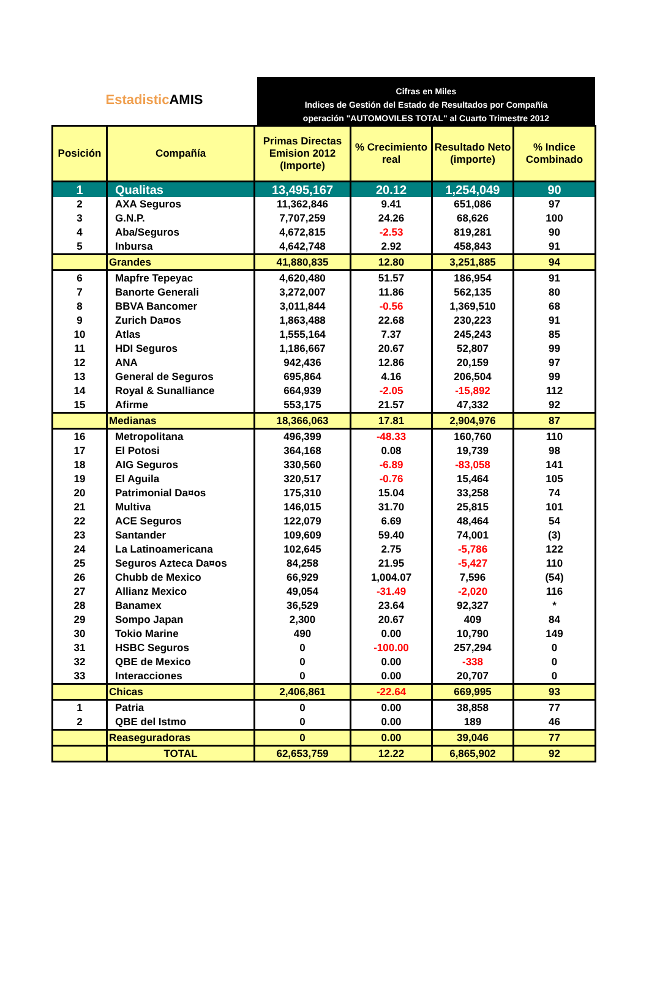Estadistic AMIS
Cifras en Miles
Indices de Gestión del Estado de Resultados por Compañía
operación "AUTOMOVILES TOTAL" al Cuarto Trimestre 2012
| Posición | Compañía | Primas Directas Emision 2012 (Importe) | % Crecimiento real | Resultado Neto (importe) | % Indice Combinado |
| --- | --- | --- | --- | --- | --- |
| 1 | Qualitas | 13,495,167 | 20.12 | 1,254,049 | 90 |
| 2 | AXA Seguros | 11,362,846 | 9.41 | 651,086 | 97 |
| 3 | G.N.P. | 7,707,259 | 24.26 | 68,626 | 100 |
| 4 | Aba/Seguros | 4,672,815 | -2.53 | 819,281 | 90 |
| 5 | Inbursa | 4,642,748 | 2.92 | 458,843 | 91 |
| | Grandes | 41,880,835 | 12.80 | 3,251,885 | 94 |
| 6 | Mapfre Tepeyac | 4,620,480 | 51.57 | 186,954 | 91 |
| 7 | Banorte Generali | 3,272,007 | 11.86 | 562,135 | 80 |
| 8 | BBVA Bancomer | 3,011,844 | -0.56 | 1,369,510 | 68 |
| 9 | Zurich Da¤os | 1,863,488 | 22.68 | 230,223 | 91 |
| 10 | Atlas | 1,555,164 | 7.37 | 245,243 | 85 |
| 11 | HDI Seguros | 1,186,667 | 20.67 | 52,807 | 99 |
| 12 | ANA | 942,436 | 12.86 | 20,159 | 97 |
| 13 | General de Seguros | 695,864 | 4.16 | 206,504 | 99 |
| 14 | Royal & Sunalliance | 664,939 | -2.05 | -15,892 | 112 |
| 15 | Afirme | 553,175 | 21.57 | 47,332 | 92 |
| | Medianas | 18,366,063 | 17.81 | 2,904,976 | 87 |
| 16 | Metropolitana | 496,399 | -48.33 | 160,760 | 110 |
| 17 | El Potosi | 364,168 | 0.08 | 19,739 | 98 |
| 18 | AIG Seguros | 330,560 | -6.89 | -83,058 | 141 |
| 19 | El Aguila | 320,517 | -0.76 | 15,464 | 105 |
| 20 | Patrimonial Da¤os | 175,310 | 15.04 | 33,258 | 74 |
| 21 | Multiva | 146,015 | 31.70 | 25,815 | 101 |
| 22 | ACE Seguros | 122,079 | 6.69 | 48,464 | 54 |
| 23 | Santander | 109,609 | 59.40 | 74,001 | (3) |
| 24 | La Latinoamericana | 102,645 | 2.75 | -5,786 | 122 |
| 25 | Seguros Azteca Da¤os | 84,258 | 21.95 | -5,427 | 110 |
| 26 | Chubb de Mexico | 66,929 | 1,004.07 | 7,596 | (54) |
| 27 | Allianz Mexico | 49,054 | -31.49 | -2,020 | 116 |
| 28 | Banamex | 36,529 | 23.64 | 92,327 | * |
| 29 | Sompo Japan | 2,300 | 20.67 | 409 | 84 |
| 30 | Tokio Marine | 490 | 0.00 | 10,790 | 149 |
| 31 | HSBC Seguros | 0 | -100.00 | 257,294 | 0 |
| 32 | QBE de Mexico | 0 | 0.00 | -338 | 0 |
| 33 | Interacciones | 0 | 0.00 | 20,707 | 0 |
| | Chicas | 2,406,861 | -22.64 | 669,995 | 93 |
| 1 | Patria | 0 | 0.00 | 38,858 | 77 |
| 2 | QBE del Istmo | 0 | 0.00 | 189 | 46 |
| | Reaseguradoras | 0 | 0.00 | 39,046 | 77 |
| | TOTAL | 62,653,759 | 12.22 | 6,865,902 | 92 |